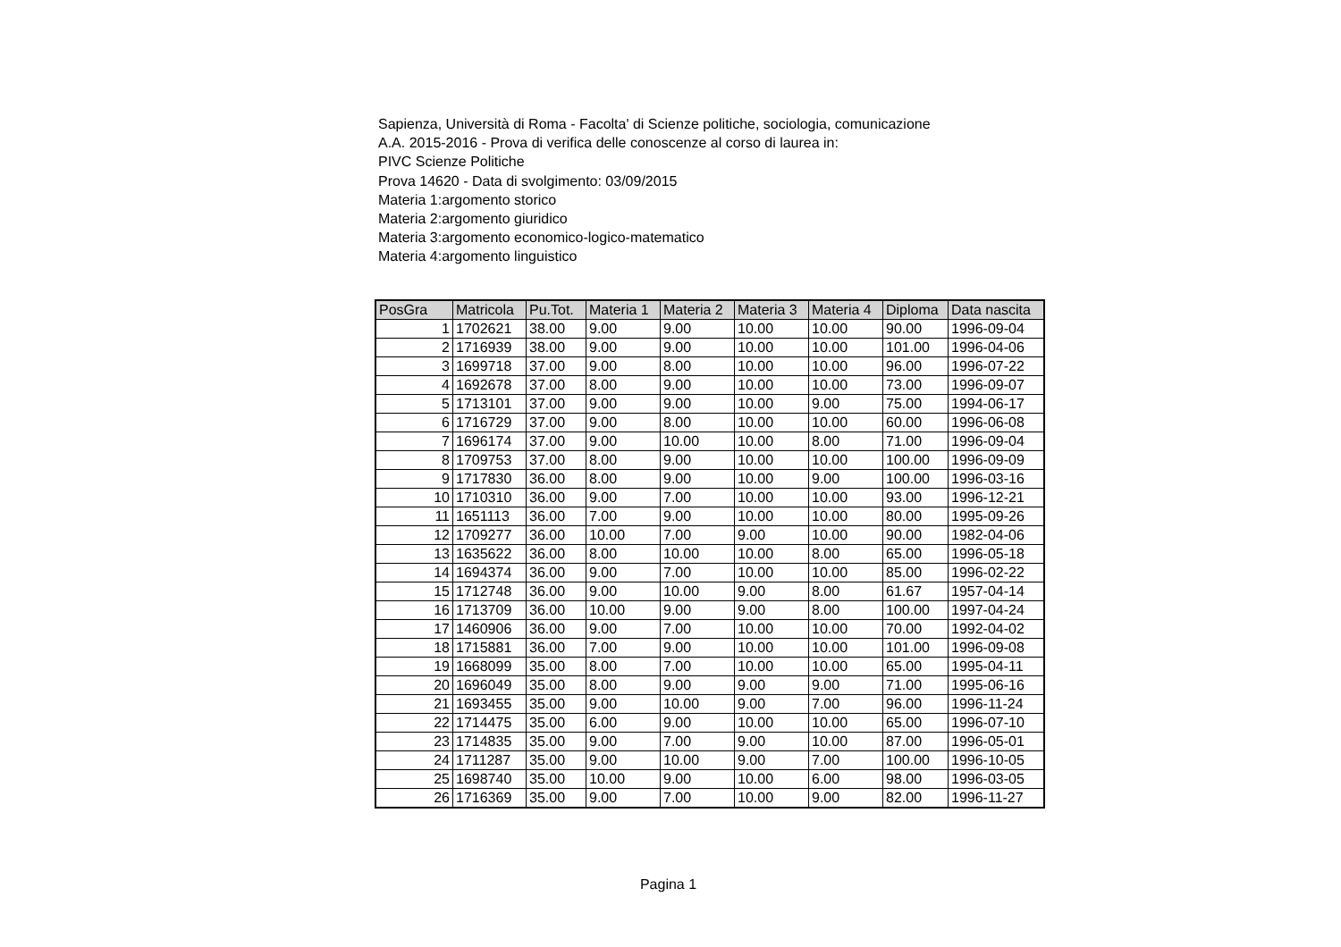Sapienza, Università di Roma - Facolta' di Scienze politiche, sociologia, comunicazione
A.A. 2015-2016 - Prova di verifica delle conoscenze al corso di laurea in:
PIVC Scienze Politiche
Prova 14620 - Data di svolgimento: 03/09/2015
Materia 1:argomento storico
Materia 2:argomento giuridico
Materia 3:argomento economico-logico-matematico
Materia 4:argomento linguistico
| PosGra | Matricola | Pu.Tot. | Materia 1 | Materia 2 | Materia 3 | Materia 4 | Diploma | Data nascita |
| --- | --- | --- | --- | --- | --- | --- | --- | --- |
| 1 | 1702621 | 38.00 | 9.00 | 9.00 | 10.00 | 10.00 | 90.00 | 1996-09-04 |
| 2 | 1716939 | 38.00 | 9.00 | 9.00 | 10.00 | 10.00 | 101.00 | 1996-04-06 |
| 3 | 1699718 | 37.00 | 9.00 | 8.00 | 10.00 | 10.00 | 96.00 | 1996-07-22 |
| 4 | 1692678 | 37.00 | 8.00 | 9.00 | 10.00 | 10.00 | 73.00 | 1996-09-07 |
| 5 | 1713101 | 37.00 | 9.00 | 9.00 | 10.00 | 9.00 | 75.00 | 1994-06-17 |
| 6 | 1716729 | 37.00 | 9.00 | 8.00 | 10.00 | 10.00 | 60.00 | 1996-06-08 |
| 7 | 1696174 | 37.00 | 9.00 | 10.00 | 10.00 | 8.00 | 71.00 | 1996-09-04 |
| 8 | 1709753 | 37.00 | 8.00 | 9.00 | 10.00 | 10.00 | 100.00 | 1996-09-09 |
| 9 | 1717830 | 36.00 | 8.00 | 9.00 | 10.00 | 9.00 | 100.00 | 1996-03-16 |
| 10 | 1710310 | 36.00 | 9.00 | 7.00 | 10.00 | 10.00 | 93.00 | 1996-12-21 |
| 11 | 1651113 | 36.00 | 7.00 | 9.00 | 10.00 | 10.00 | 80.00 | 1995-09-26 |
| 12 | 1709277 | 36.00 | 10.00 | 7.00 | 9.00 | 10.00 | 90.00 | 1982-04-06 |
| 13 | 1635622 | 36.00 | 8.00 | 10.00 | 10.00 | 8.00 | 65.00 | 1996-05-18 |
| 14 | 1694374 | 36.00 | 9.00 | 7.00 | 10.00 | 10.00 | 85.00 | 1996-02-22 |
| 15 | 1712748 | 36.00 | 9.00 | 10.00 | 9.00 | 8.00 | 61.67 | 1957-04-14 |
| 16 | 1713709 | 36.00 | 10.00 | 9.00 | 9.00 | 8.00 | 100.00 | 1997-04-24 |
| 17 | 1460906 | 36.00 | 9.00 | 7.00 | 10.00 | 10.00 | 70.00 | 1992-04-02 |
| 18 | 1715881 | 36.00 | 7.00 | 9.00 | 10.00 | 10.00 | 101.00 | 1996-09-08 |
| 19 | 1668099 | 35.00 | 8.00 | 7.00 | 10.00 | 10.00 | 65.00 | 1995-04-11 |
| 20 | 1696049 | 35.00 | 8.00 | 9.00 | 9.00 | 9.00 | 71.00 | 1995-06-16 |
| 21 | 1693455 | 35.00 | 9.00 | 10.00 | 9.00 | 7.00 | 96.00 | 1996-11-24 |
| 22 | 1714475 | 35.00 | 6.00 | 9.00 | 10.00 | 10.00 | 65.00 | 1996-07-10 |
| 23 | 1714835 | 35.00 | 9.00 | 7.00 | 9.00 | 10.00 | 87.00 | 1996-05-01 |
| 24 | 1711287 | 35.00 | 9.00 | 10.00 | 9.00 | 7.00 | 100.00 | 1996-10-05 |
| 25 | 1698740 | 35.00 | 10.00 | 9.00 | 10.00 | 6.00 | 98.00 | 1996-03-05 |
| 26 | 1716369 | 35.00 | 9.00 | 7.00 | 10.00 | 9.00 | 82.00 | 1996-11-27 |
Pagina 1